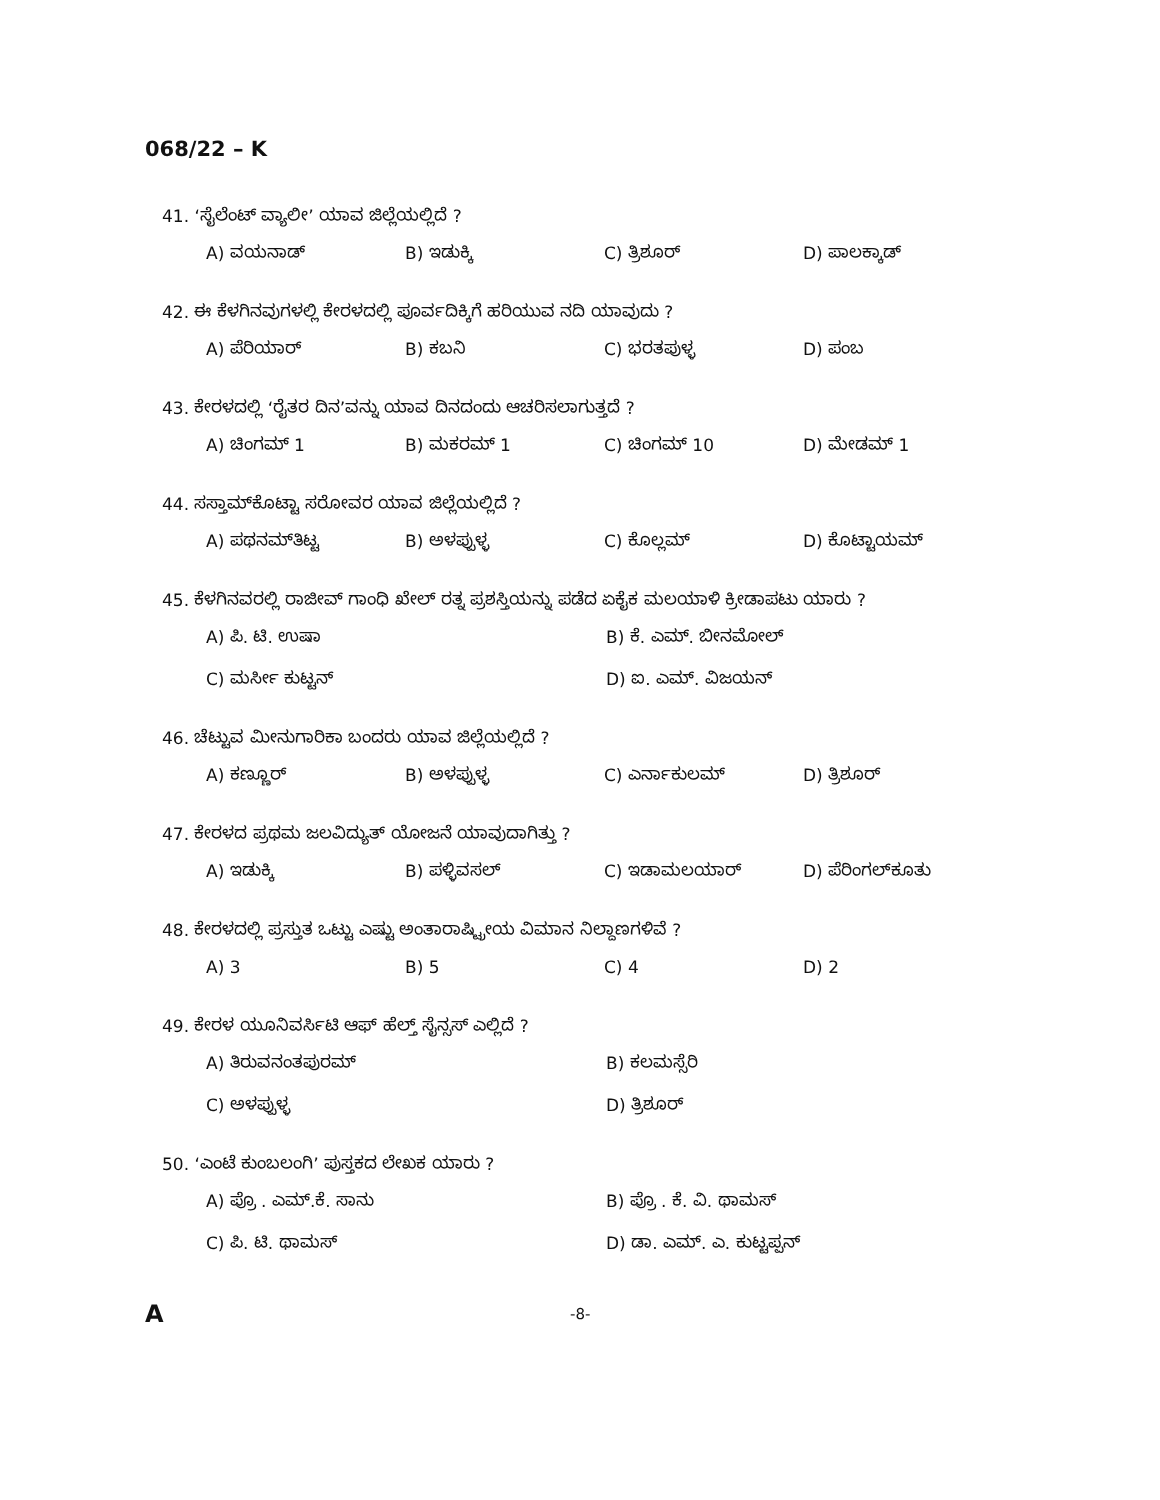068/22 – K
41. ‘ಸೈಲೆಂಟ್ ವ್ಯಾಲೀ’ ಯಾವ ಜಿಲ್ಲೆಯಲ್ಲಿದೆ ?
A) ವಯನಾಡ್ B) ಇಡುಕ್ಕಿ C) ತ್ರಿಶೂರ್ D) ಪಾಲಕ್ಕಾಡ್
42. ಈ ಕೆಳಗಿನವುಗಳಲ್ಲಿ ಕೇರಳದಲ್ಲಿ ಪೂರ್ವದಿಕ್ಕಿಗೆ ಹರಿಯುವ ನದಿ ಯಾವುದು ?
A) ಪೆರಿಯಾರ್ B) ಕಬನಿ C) ಭರತಪುಳ್ಳ D) ಪಂಬ
43. ಕೇರಳದಲ್ಲಿ ‘ರೈತರ ದಿನ’ವನ್ನು ಯಾವ ದಿನದಂದು ಆಚರಿಸಲಾಗುತ್ತದೆ ?
A) ಚಿಂಗಮ್ 1 B) ಮಕರಮ್ 1 C) ಚಿಂಗಮ್ 10 D) ಮೇಡಮ್ 1
44. ಸಸ್ತಾಮ್‌ಕೊಟ್ಟಾ ಸರೋವರ ಯಾವ ಜಿಲ್ಲೆಯಲ್ಲಿದೆ ?
A) ಪಥನಮ್‌ತಿಟ್ಟ B) ಅಳಪ್ಪುಳ್ಳ C) ಕೊಲ್ಲಮ್ D) ಕೊಟ್ಟಾಯಮ್
45. ಕೆಳಗಿನವರಲ್ಲಿ ರಾಜೀವ್ ಗಾಂಧಿ ಖೇಲ್ ರತ್ನ ಪ್ರಶಸ್ತಿಯನ್ನು ಪಡೆದ ಏಕೈಕ ಮಲಯಾಳಿ ಕ್ರೀಡಾಪಟು ಯಾರು ?
A) ಪಿ. ಟಿ. ಉಷಾ B) ಕೆ. ಎಮ್. ಬೀನಮೋಲ್ C) ಮರ್ಸೀ ಕುಟ್ಟನ್ D) ಐ. ಎಮ್. ವಿಜಯನ್
46. ಚೆಟ್ಟುವ ಮೀನುಗಾರಿಕಾ ಬಂದರು ಯಾವ ಜಿಲ್ಲೆಯಲ್ಲಿದೆ ?
A) ಕಣ್ಣೂರ್ B) ಅಳಪ್ಪುಳ್ಳ C) ಎರ್ನಾಕುಲಮ್ D) ತ್ರಿಶೂರ್
47. ಕೇರಳದ ಪ್ರಥಮ ಜಲವಿದ್ಯುತ್ ಯೋಜನೆ ಯಾವುದಾಗಿತ್ತು ?
A) ಇಡುಕ್ಕಿ B) ಪಳ್ಳಿವಸಲ್ C) ಇಡಾಮಲಯಾರ್ D) ಪೆರಿಂಗಲ್‌ಕೂತು
48. ಕೇರಳದಲ್ಲಿ ಪ್ರಸ್ತುತ ಒಟ್ಟು ಎಷ್ಟು ಅಂತಾರಾಷ್ಟ್ರೀಯ ವಿಮಾನ ನಿಲ್ದಾಣಗಳಿವೆ ?
A) 3 B) 5 C) 4 D) 2
49. ಕೇರಳ ಯೂನಿವರ್ಸಿಟಿ ಆಫ್ ಹೆಲ್ತ್ ಸೈನ್ಸಸ್ ಎಲ್ಲಿದೆ ?
A) ತಿರುವನಂತಪುರಮ್ B) ಕಲಮಸ್ಸೆರಿ C) ಅಳಪ್ಪುಳ್ಳ D) ತ್ರಿಶೂರ್
50. ‘ಎಂಟೆ ಕುಂಬಲಂಗಿ’ ಪುಸ್ತಕದ ಲೇಖಕ ಯಾರು ?
A) ಪ್ರೊ . ಎಮ್.ಕೆ. ಸಾನು B) ಪ್ರೊ . ಕೆ. ವಿ. ಥಾಮಸ್ C) ಪಿ. ಟಿ. ಥಾಮಸ್ D) ಡಾ. ಎಮ್. ಎ. ಕುಟ್ಟಪ್ಪನ್
A -8-